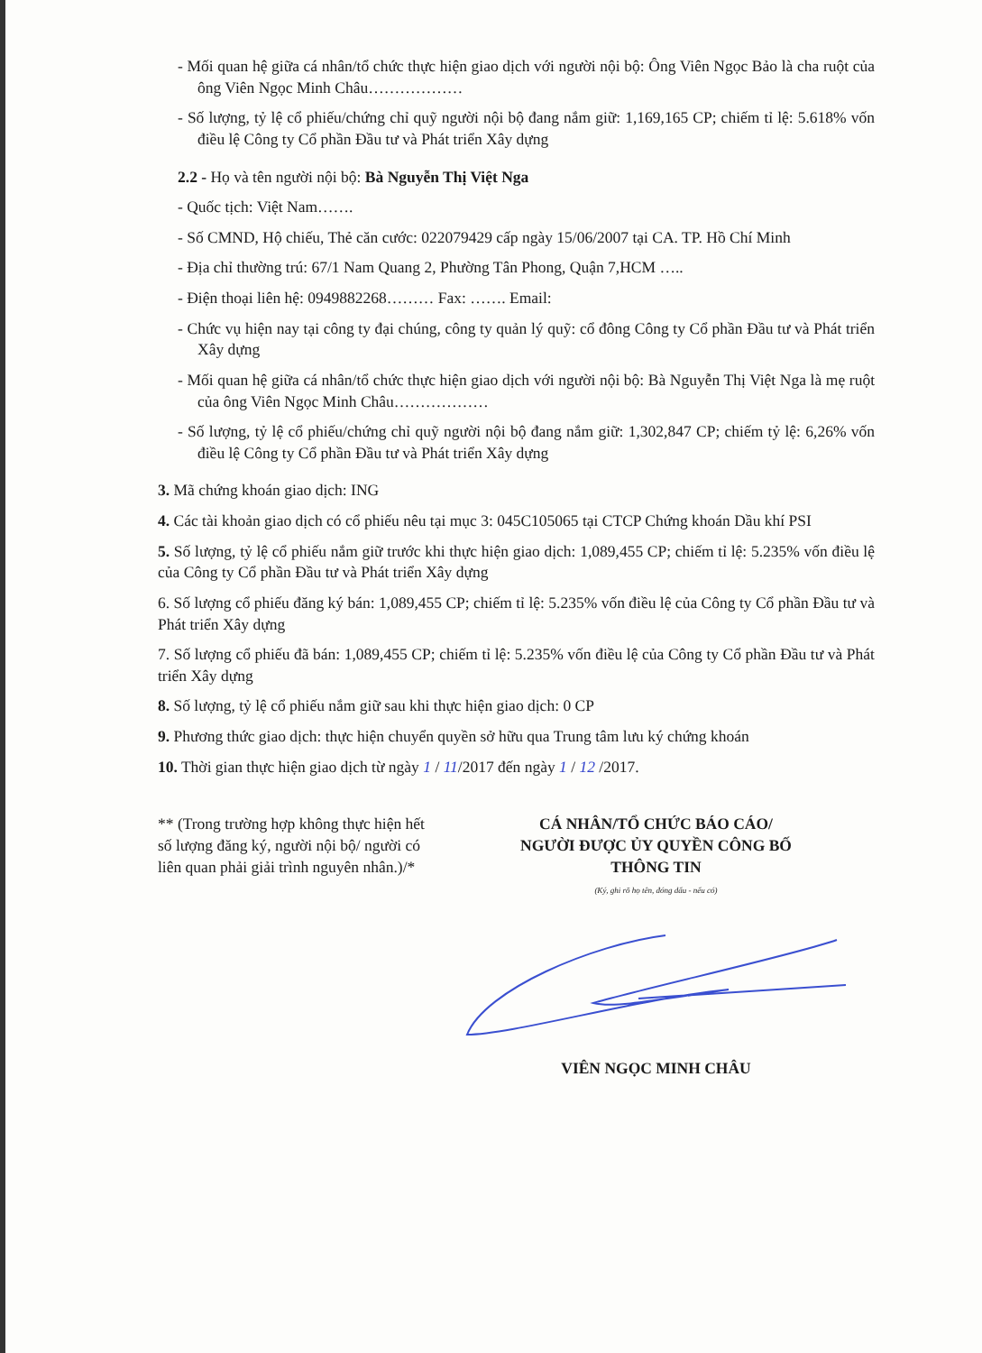- Mối quan hệ giữa cá nhân/tổ chức thực hiện giao dịch với người nội bộ: Ông Viên Ngọc Bảo là cha ruột của ông Viên Ngọc Minh Châu………………
- Số lượng, tỷ lệ cổ phiếu/chứng chỉ quỹ người nội bộ đang nắm giữ: 1,169,165 CP; chiếm tỉ lệ: 5.618% vốn điều lệ Công ty Cổ phần Đầu tư và Phát triển Xây dựng
2.2 - Họ và tên người nội bộ: Bà Nguyễn Thị Việt Nga
- Quốc tịch: Việt Nam…….
- Số CMND, Hộ chiếu, Thẻ căn cước: 022079429 cấp ngày 15/06/2007 tại CA. TP. Hồ Chí Minh
- Địa chỉ thường trú: 67/1 Nam Quang 2, Phường Tân Phong, Quận 7,HCM …..
- Điện thoại liên hệ: 0949882268……… Fax: ……. Email:
- Chức vụ hiện nay tại công ty đại chúng, công ty quản lý quỹ: cổ đông Công ty Cổ phần Đầu tư và Phát triển Xây dựng
- Mối quan hệ giữa cá nhân/tổ chức thực hiện giao dịch với người nội bộ: Bà Nguyễn Thị Việt Nga là mẹ ruột của ông Viên Ngọc Minh Châu………………
- Số lượng, tỷ lệ cổ phiếu/chứng chỉ quỹ người nội bộ đang nắm giữ: 1,302,847 CP; chiếm tỷ lệ: 6,26% vốn điều lệ Công ty Cổ phần Đầu tư và Phát triển Xây dựng
3. Mã chứng khoán giao dịch: ING
4. Các tài khoản giao dịch có cổ phiếu nêu tại mục 3: 045C105065 tại CTCP Chứng khoán Dầu khí PSI
5. Số lượng, tỷ lệ cổ phiếu nắm giữ trước khi thực hiện giao dịch: 1,089,455 CP; chiếm tỉ lệ: 5.235% vốn điều lệ của Công ty Cổ phần Đầu tư và Phát triển Xây dựng
6. Số lượng cổ phiếu đăng ký bán: 1,089,455 CP; chiếm tỉ lệ: 5.235% vốn điều lệ của Công ty Cổ phần Đầu tư và Phát triển Xây dựng
7. Số lượng cổ phiếu đã bán: 1,089,455 CP; chiếm tỉ lệ: 5.235% vốn điều lệ của Công ty Cổ phần Đầu tư và Phát triển Xây dựng
8. Số lượng, tỷ lệ cổ phiếu nắm giữ sau khi thực hiện giao dịch: 0 CP
9. Phương thức giao dịch: thực hiện chuyển quyền sở hữu qua Trung tâm lưu ký chứng khoán
10. Thời gian thực hiện giao dịch từ ngày 1 / 11/2017 đến ngày 1 / 12 /2017.
** (Trong trường hợp không thực hiện hết số lượng đăng ký, người nội bộ/ người có liên quan phải giải trình nguyên nhân.)/*
CÁ NHÂN/TỔ CHỨC BÁO CÁO/
NGƯỜI ĐƯỢC ỦY QUYỀN CÔNG BỐ
THÔNG TIN
(Ký, ghi rõ họ tên, đóng dấu - nếu có)
VIÊN NGỌC MINH CHÂU